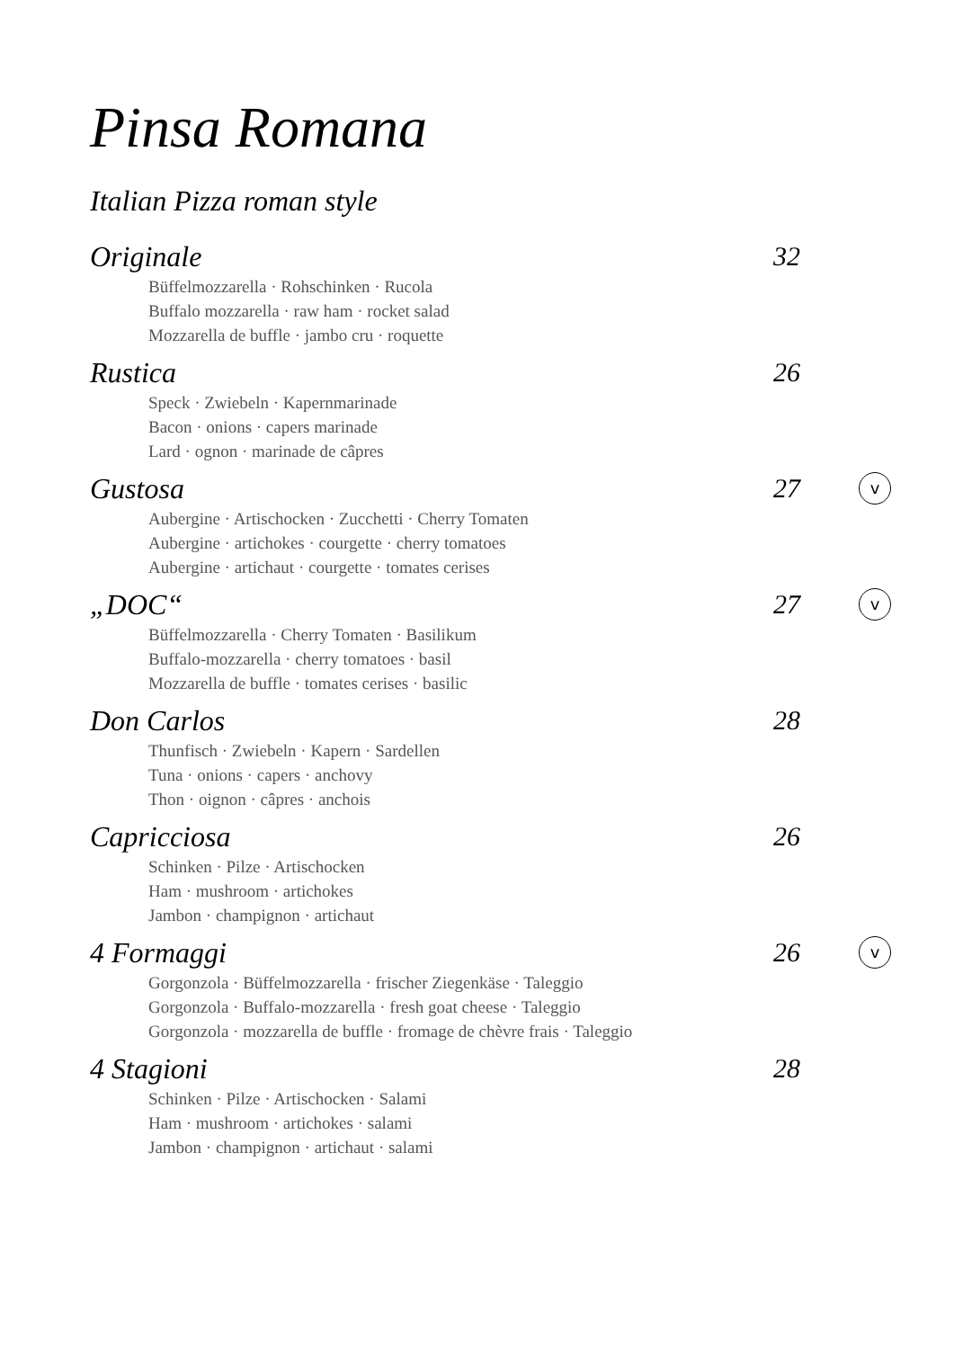Pinsa Romana
Italian Pizza roman style
Originale 32
Büffelmozzarella · Rohschinken · Rucola
Buffalo mozzarella · raw ham · rocket salad
Mozzarella de buffle · jambo cru · roquette
Rustica 26
Speck · Zwiebeln · Kapernmarinade
Bacon · onions · capers marinade
Lard · ognon · marinade de câpres
Gustosa 27 v
Aubergine · Artischocken · Zucchetti · Cherry Tomaten
Aubergine · artichokes · courgette · cherry tomatoes
Aubergine · artichaut · courgette · tomates cerises
„DOC“27 v
Büffelmozzarella · Cherry Tomaten · Basilikum
Buffalo-mozzarella · cherry tomatoes · basil
Mozzarella de buffle · tomates cerises · basilic
Don Carlos 28
Thunfisch · Zwiebeln · Kapern · Sardellen
Tuna · onions · capers · anchovy
Thon · oignon · câpres · anchois
Capricciosa 26
Schinken · Pilze · Artischocken
Ham · mushroom · artichokes
Jambon · champignon · artichaut
4 Formaggi 26 v
Gorgonzola · Büffelmozzarella · frischer Ziegenkäse · Taleggio
Gorgonzola · Buffalo-mozzarella · fresh goat cheese · Taleggio
Gorgonzola · mozzarella de buffle · fromage de chèvre frais · Taleggio
4 Stagioni 28
Schinken · Pilze · Artischocken · Salami
Ham · mushroom · artichokes · salami
Jambon · champignon · artichaut · salami